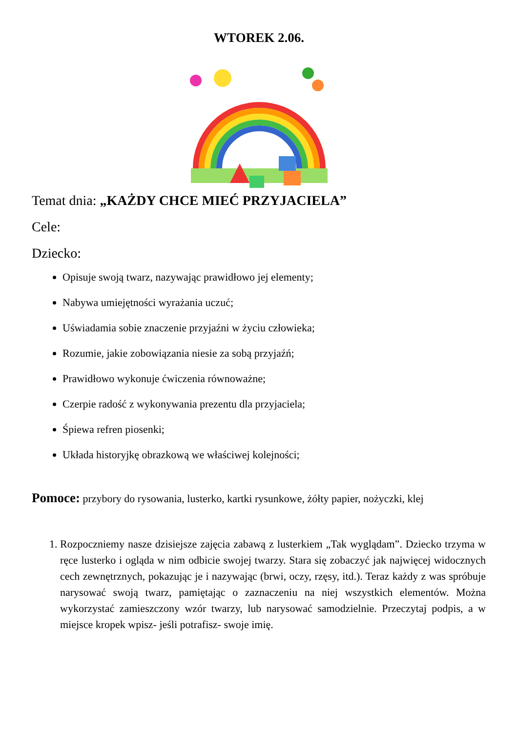WTOREK 2.06.
Temat dnia: „KAŻDY CHCE MIEĆ PRZYJACIELA”
Cele:
Dziecko:
Opisuje swoją twarz, nazywając prawidłowo jej elementy;
Nabywa umiejętności wyrażania uczuć;
Uświadamia sobie znaczenie przyjaźni w życiu człowieka;
Rozumie, jakie zobowiązania niesie za sobą przyjaźń;
Prawidłowo wykonuje ćwiczenia równoważne;
Czerpie radość z wykonywania prezentu dla przyjaciela;
Śpiewa refren piosenki;
Układa historyjkę obrazkową we właściwej kolejności;
Pomoce: przybory do rysowania, lusterko, kartki rysunkowe, żółty papier, nożyczki, klej
1. Rozpoczniemy nasze dzisiejsze zajęcia zabawą z lusterkiem „Tak wyglądam”. Dziecko trzyma w ręce lusterko i ogląda w nim odbicie swojej twarzy. Stara się zobaczyć jak najwięcej widocznych cech zewnętrznych, pokazując je i nazywając (brwi, oczy, rzęsy, itd.). Teraz każdy z was spróbuje narysować swoją twarz, pamiętając o zaznaczeniu na niej wszystkich elementów. Można wykorzystać zamieszczony wzór twarzy, lub narysować samodzielnie. Przeczytaj podpis, a w miejsce kropek wpisz- jeśli potrafisz- swoje imię.